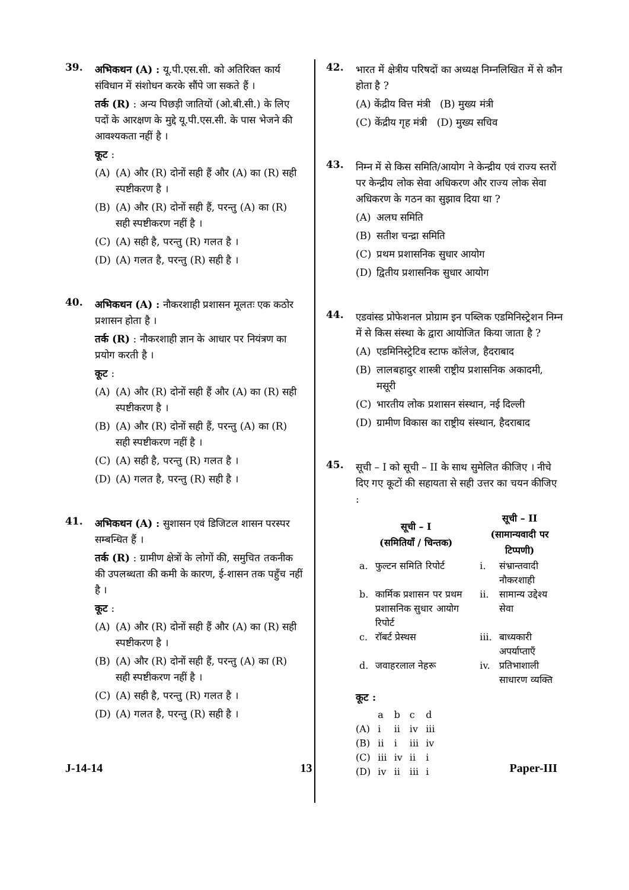39.
अभिकथन (A) : यू.पी.एस.सी. को अतिरिक्त कार्य संविधान में संशोधन करके सौंपे जा सकते हैं ।
तर्क (R) : अन्य पिछड़ी जातियों (ओ.बी.सी.) के लिए पदों के आरक्षण के मुद्दे यू.पी.एस.सी. के पास भेजने की आवश्यकता नहीं है ।
कूट :
(A) (A) और (R) दोनों सही हैं और (A) का (R) सही स्पष्टीकरण है ।
(B) (A) और (R) दोनों सही हैं, परन्तु (A) का (R) सही स्पष्टीकरण नहीं है ।
(C) (A) सही है, परन्तु (R) गलत है ।
(D) (A) गलत है, परन्तु (R) सही है ।
40.
अभिकथन (A) : नौकरशाही प्रशासन मूलतः एक कठोर प्रशासन होता है ।
तर्क (R) : नौकरशाही ज्ञान के आधार पर नियंत्रण का प्रयोग करती है ।
कूट :
(A) (A) और (R) दोनों सही हैं और (A) का (R) सही स्पष्टीकरण है ।
(B) (A) और (R) दोनों सही हैं, परन्तु (A) का (R) सही स्पष्टीकरण नहीं है ।
(C) (A) सही है, परन्तु (R) गलत है ।
(D) (A) गलत है, परन्तु (R) सही है ।
41.
अभिकथन (A) : सुशासन एवं डिजिटल शासन परस्पर सम्बन्धित हैं ।
तर्क (R) : ग्रामीण क्षेत्रों के लोगों की, समुचित तकनीक की उपलब्धता की कमी के कारण, ई-शासन तक पहुँच नहीं है ।
कूट :
(A) (A) और (R) दोनों सही हैं और (A) का (R) सही स्पष्टीकरण है ।
(B) (A) और (R) दोनों सही हैं, परन्तु (A) का (R) सही स्पष्टीकरण नहीं है ।
(C) (A) सही है, परन्तु (R) गलत है ।
(D) (A) गलत है, परन्तु (R) सही है ।
42.
भारत में क्षेत्रीय परिषदों का अध्यक्ष निम्नलिखित में से कौन होता है ?
(A) केंद्रीय वित्त मंत्री (B) मुख्य मंत्री
(C) केंद्रीय गृह मंत्री (D) मुख्य सचिव
43.
निम्न में से किस समिति/आयोग ने केन्द्रीय एवं राज्य स्तरों पर केन्द्रीय लोक सेवा अधिकरण और राज्य लोक सेवा अधिकरण के गठन का सुझाव दिया था ?
(A) अलघ समिति
(B) सतीश चन्द्रा समिति
(C) प्रथम प्रशासनिक सुधार आयोग
(D) द्वितीय प्रशासनिक सुधार आयोग
44.
एडवांस्ड प्रोफेशनल प्रोग्राम इन पब्लिक एडमिनिस्ट्रेशन निम्न में से किस संस्था के द्वारा आयोजित किया जाता है ?
(A) एडमिनिस्ट्रेटिव स्टाफ कॉलेज, हैदराबाद
(B) लालबहादुर शास्त्री राष्ट्रीय प्रशासनिक अकादमी, मसूरी
(C) भारतीय लोक प्रशासन संस्थान, नई दिल्ली
(D) ग्रामीण विकास का राष्ट्रीय संस्थान, हैदराबाद
45.
सूची – I को सूची – II के साथ सुमेलित कीजिए । नीचे दिए गए कूटों की सहायता से सही उत्तर का चयन कीजिए :
| सूची – I (समितियाँ / चिन्तक) | | सूची – II (सामान्यवादी पर टिप्पणी) | |
| --- | --- | --- | --- |
| a. | फुल्टन समिति रिपोर्ट | i. | संभ्रान्तवादी नौकरशाही |
| b. | कार्मिक प्रशासन पर प्रथम प्रशासनिक सुधार आयोग रिपोर्ट | ii. | सामान्य उद्देश्य सेवा |
| c. | रॉबर्ट प्रेस्थस | iii. | बाध्यकारी अपर्याप्ताएँ |
| d. | जवाहरलाल नेहरू | iv. | प्रतिभाशाली साधारण व्यक्ति |
कूट :
| | a | b | c | d |
| (A) | i | ii | iv | iii |
| (B) | ii | i | iii | iv |
| (C) | iii | iv | ii | i |
| (D) | iv | ii | iii | i |
J-14-14 13 Paper-III